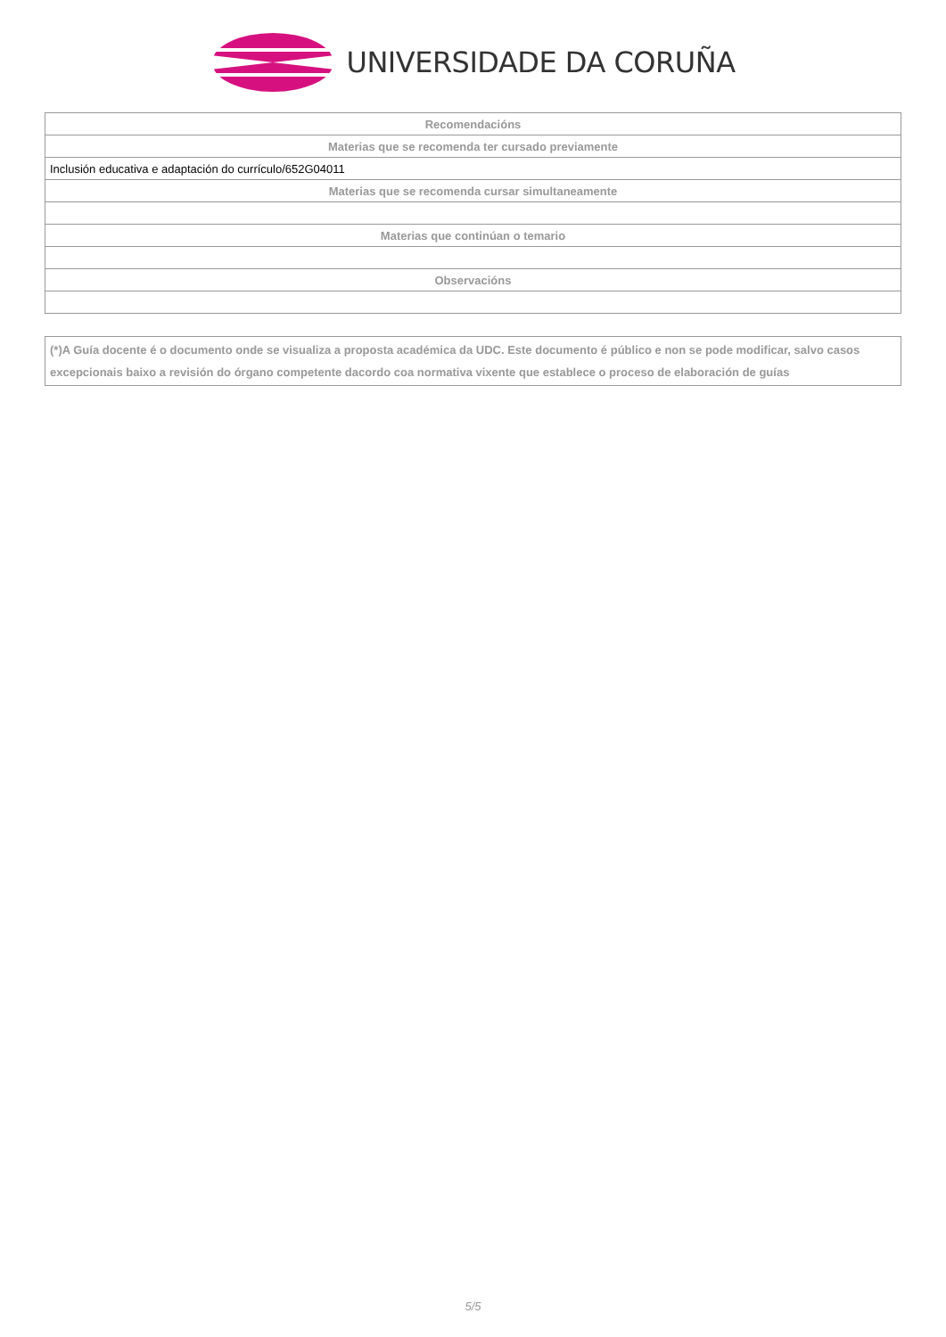UNIVERSIDADE DA CORUÑA
| Recomendacións |
| --- |
| Materias que se recomenda ter cursado previamente |
| Inclusión educativa e adaptación do currículo/652G04011 |
| Materias que se recomenda cursar simultaneamente |
| Materias que continúan o temario |
| Observacións |
(*)A Guía docente é o documento onde se visualiza a proposta académica da UDC. Este documento é público e non se pode modificar, salvo casos excepcionais baixo a revisión do órgano competente dacordo coa normativa vixente que establece o proceso de elaboración de guías
5/5